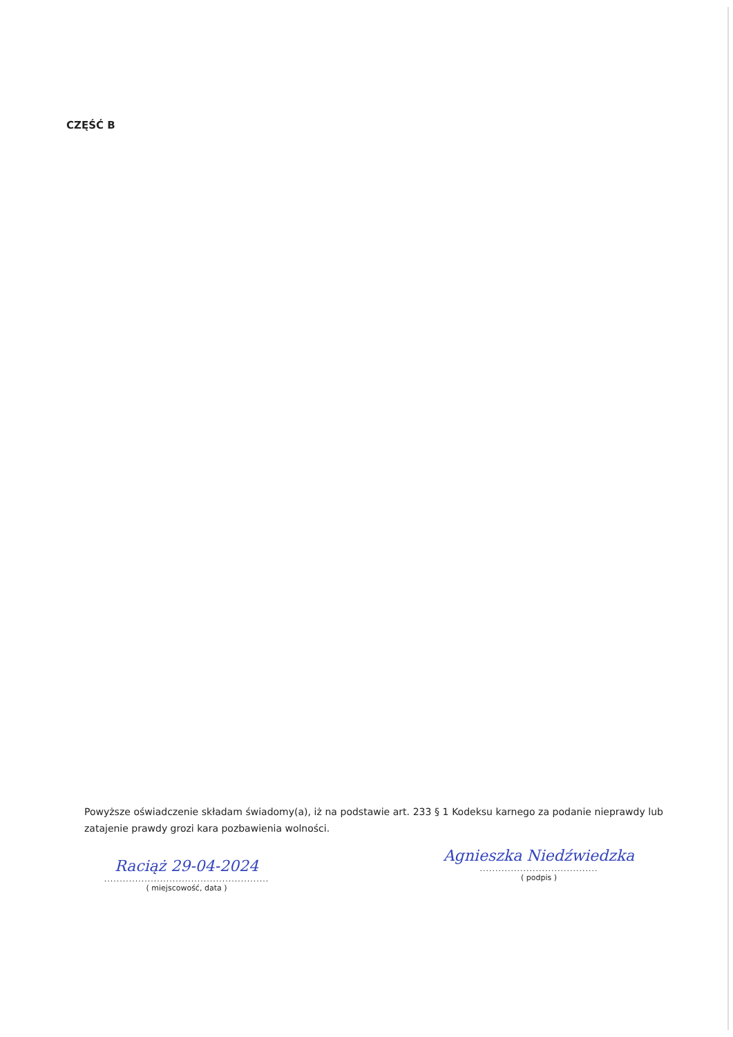CZĘŚĆ B
Powyższe oświadczenie składam świadomy(a), iż na podstawie art. 233 § 1 Kodeksu karnego za podanie nieprawdy lub zatajenie prawdy grozi kara pozbawienia wolności.
Raciąż 29-04-2024
.....................................................
( miejscowość, data )
Agnieszka Niedźwiedzka
......................................
( podpis )